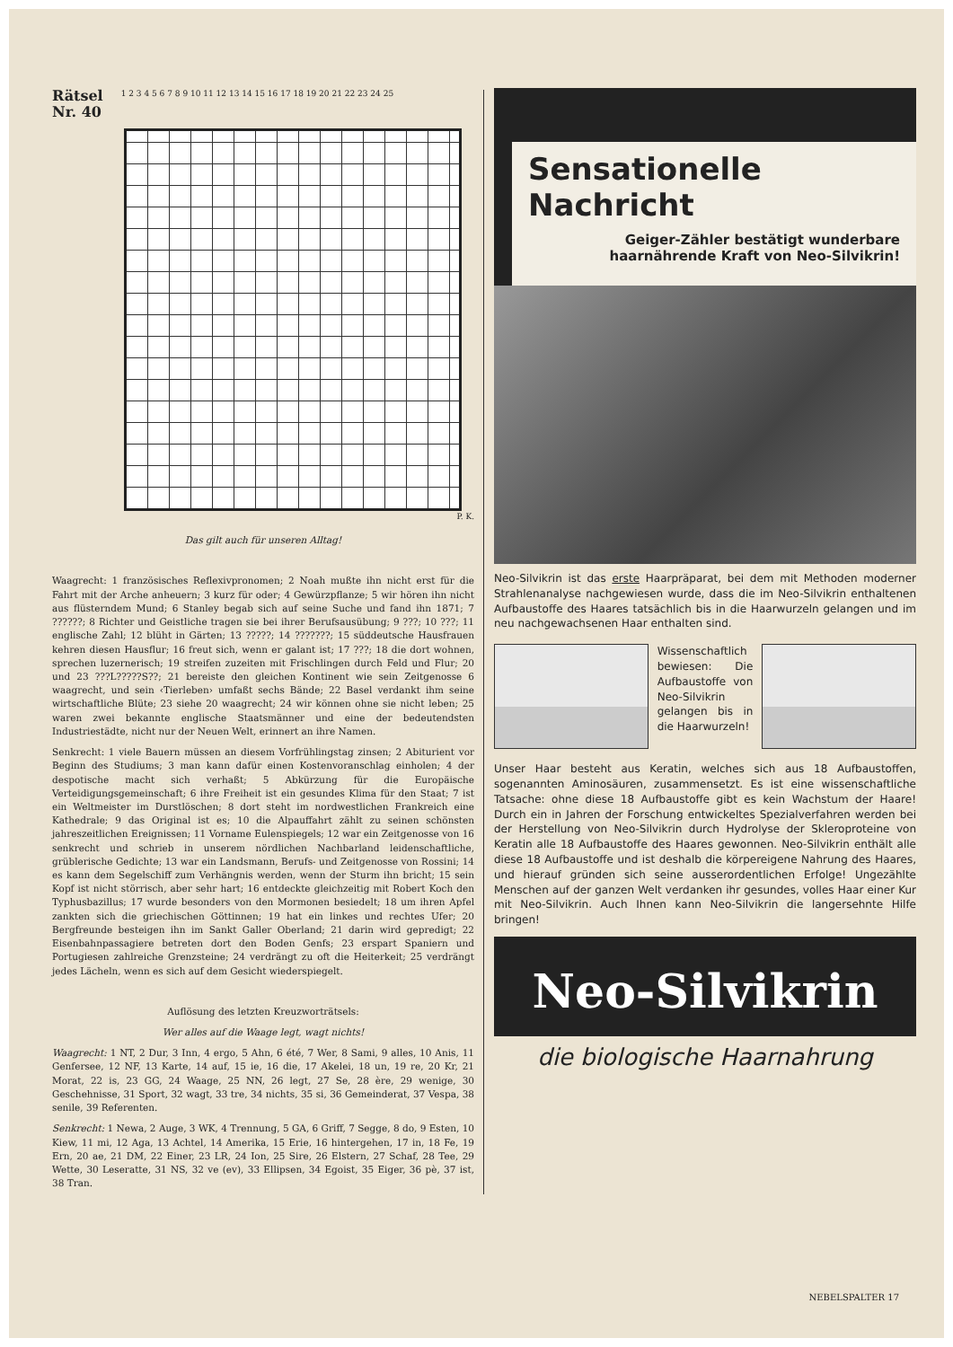Rätsel
Nr. 40 1 2 3 4 5 6 7 8 9 10 11 12 13 14 15 16 17 18 19 20 21 22 23 24 25
P. K.
Das gilt auch für unseren Alltag!
Waagrecht: 1 französisches Reflexivpronomen; 2 Noah mußte ihn nicht erst für die Fahrt mit der Arche anheuern; 3 kurz für oder; 4 Gewürzpflanze; 5 wir hören ihn nicht aus flüsterndem Mund; 6 Stanley begab sich auf seine Suche und fand ihn 1871; 7 ??????; 8 Richter und Geistliche tragen sie bei ihrer Berufsausübung; 9 ???; 10 ???; 11 englische Zahl; 12 blüht in Gärten; 13 ?????; 14 ???????; 15 süddeutsche Hausfrauen kehren diesen Hausflur; 16 freut sich, wenn er galant ist; 17 ???; 18 die dort wohnen, sprechen luzernerisch; 19 streifen zuzeiten mit Frischlingen durch Feld und Flur; 20 und 23 ???L?????S??; 21 bereiste den gleichen Kontinent wie sein Zeitgenosse 6 waagrecht, und sein ‹Tierleben› umfaßt sechs Bände; 22 Basel verdankt ihm seine wirtschaftliche Blüte; 23 siehe 20 waagrecht; 24 wir können ohne sie nicht leben; 25 waren zwei bekannte englische Staatsmänner und eine der bedeutendsten Industriestädte, nicht nur der Neuen Welt, erinnert an ihre Namen.
Senkrecht: 1 viele Bauern müssen an diesem Vorfrühlingstag zinsen; 2 Abiturient vor Beginn des Studiums; 3 man kann dafür einen Kostenvoranschlag einholen; 4 der despotische macht sich verhaßt; 5 Abkürzung für die Europäische Verteidigungsgemeinschaft; 6 ihre Freiheit ist ein gesundes Klima für den Staat; 7 ist ein Weltmeister im Durstlöschen; 8 dort steht im nordwestlichen Frankreich eine Kathedrale; 9 das Original ist es; 10 die Alpauffahrt zählt zu seinen schönsten jahreszeitlichen Ereignissen; 11 Vorname Eulenspiegels; 12 war ein Zeitgenosse von 16 senkrecht und schrieb in unserem nördlichen Nachbarland leidenschaftliche, grüblerische Gedichte; 13 war ein Landsmann, Berufs- und Zeitgenosse von Rossini; 14 es kann dem Segelschiff zum Verhängnis werden, wenn der Sturm ihn bricht; 15 sein Kopf ist nicht störrisch, aber sehr hart; 16 entdeckte gleichzeitig mit Robert Koch den Typhusbazillus; 17 wurde besonders von den Mormonen besiedelt; 18 um ihren Apfel zankten sich die griechischen Göttinnen; 19 hat ein linkes und rechtes Ufer; 20 Bergfreunde besteigen ihn im Sankt Galler Oberland; 21 darin wird gepredigt; 22 Eisenbahnpassagiere betreten dort den Boden Genfs; 23 erspart Spaniern und Portugiesen zahlreiche Grenzsteine; 24 verdrängt zu oft die Heiterkeit; 25 verdrängt jedes Lächeln, wenn es sich auf dem Gesicht wiederspiegelt.
Auflösung des letzten Kreuzworträtsels:
Wer alles auf die Waage legt, wagt nichts!
Waagrecht: 1 NT, 2 Dur, 3 Inn, 4 ergo, 5 Ahn, 6 été, 7 Wer, 8 Sami, 9 alles, 10 Anis, 11 Genfersee, 12 NF, 13 Karte, 14 auf, 15 ie, 16 die, 17 Akelei, 18 un, 19 re, 20 Kr, 21 Morat, 22 is, 23 GG, 24 Waage, 25 NN, 26 legt, 27 Se, 28 ère, 29 wenige, 30 Geschehnisse, 31 Sport, 32 wagt, 33 tre, 34 nichts, 35 si, 36 Gemeinderat, 37 Vespa, 38 senile, 39 Referenten.
Senkrecht: 1 Newa, 2 Auge, 3 WK, 4 Trennung, 5 GA, 6 Griff, 7 Segge, 8 do, 9 Esten, 10 Kiew, 11 mi, 12 Aga, 13 Achtel, 14 Amerika, 15 Erie, 16 hintergehen, 17 in, 18 Fe, 19 Ern, 20 ae, 21 DM, 22 Einer, 23 LR, 24 Ion, 25 Sire, 26 Elstern, 27 Schaf, 28 Tee, 29 Wette, 30 Leseratte, 31 NS, 32 ve (ev), 33 Ellipsen, 34 Egoist, 35 Eiger, 36 pè, 37 ist, 38 Tran.
Sensationelle Nachricht
Geiger-Zähler bestätigt wunderbare haarnährende Kraft von Neo-Silvikrin!
Neo-Silvikrin ist das erste Haarpräparat, bei dem mit Methoden moderner Strahlenanalyse nachgewiesen wurde, dass die im Neo-Silvikrin enthaltenen Aufbaustoffe des Haares tatsächlich bis in die Haarwurzeln gelangen und im neu nachgewachsenen Haar enthalten sind.
Wissenschaftlich bewiesen: Die Aufbaustoffe von Neo-Silvikrin gelangen bis in die Haarwurzeln!
Unser Haar besteht aus Keratin, welches sich aus 18 Aufbaustoffen, sogenannten Aminosäuren, zusammensetzt. Es ist eine wissenschaftliche Tatsache: ohne diese 18 Aufbaustoffe gibt es kein Wachstum der Haare! Durch ein in Jahren der Forschung entwickeltes Spezialverfahren werden bei der Herstellung von Neo-Silvikrin durch Hydrolyse der Skleroproteine von Keratin alle 18 Aufbaustoffe des Haares gewonnen. Neo-Silvikrin enthält alle diese 18 Aufbaustoffe und ist deshalb die körpereigene Nahrung des Haares, und hierauf gründen sich seine ausserordentlichen Erfolge! Ungezählte Menschen auf der ganzen Welt verdanken ihr gesundes, volles Haar einer Kur mit Neo-Silvikrin. Auch Ihnen kann Neo-Silvikrin die langersehnte Hilfe bringen!
Neo-Silvikrin
die biologische Haarnahrung
NEBELSPALTER 17